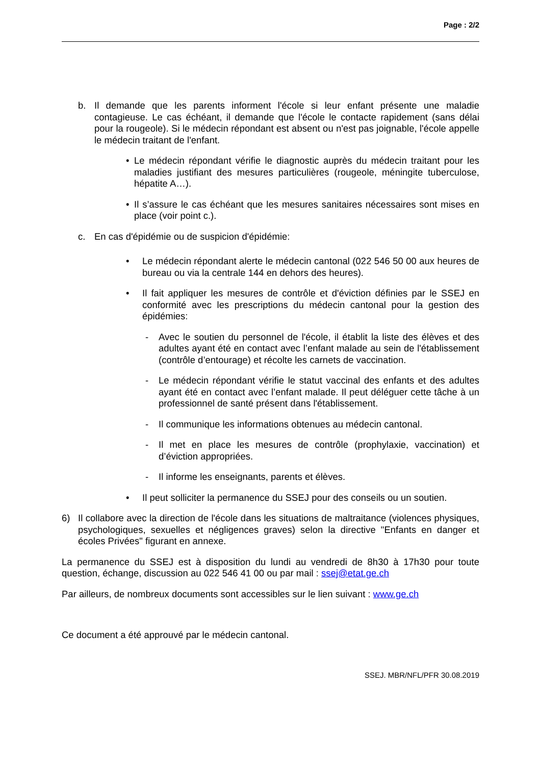Page : 2/2
b. Il demande que les parents informent l'école si leur enfant présente une maladie contagieuse. Le cas échéant, il demande que l'école le contacte rapidement (sans délai pour la rougeole). Si le médecin répondant est absent ou n'est pas joignable, l'école appelle le médecin traitant de l'enfant.
• Le médecin répondant vérifie le diagnostic auprès du médecin traitant pour les maladies justifiant des mesures particulières (rougeole, méningite tuberculose, hépatite A…).
• Il s’assure le cas échéant que les mesures sanitaires nécessaires sont mises en place (voir point c.).
c. En cas d'épidémie ou de suspicion d'épidémie:
• Le médecin répondant alerte le médecin cantonal (022 546 50 00 aux heures de bureau ou via la centrale 144 en dehors des heures).
• Il fait appliquer les mesures de contrôle et d'éviction définies par le SSEJ en conformité avec les prescriptions du médecin cantonal pour la gestion des épidémies:
- Avec le soutien du personnel de l'école, il établit la liste des élèves et des adultes ayant été en contact avec l’enfant malade au sein de l'établissement (contrôle d’entourage) et récolte les carnets de vaccination.
- Le médecin répondant vérifie le statut vaccinal des enfants et des adultes ayant été en contact avec l’enfant malade. Il peut déléguer cette tâche à un professionnel de santé présent dans l'établissement.
- Il communique les informations obtenues au médecin cantonal.
- Il met en place les mesures de contrôle (prophylaxie, vaccination) et d’éviction appropriées.
- Il informe les enseignants, parents et élèves.
• Il peut solliciter la permanence du SSEJ pour des conseils ou un soutien.
6) Il collabore avec la direction de l'école dans les situations de maltraitance (violences physiques, psychologiques, sexuelles et négligences graves) selon la directive "Enfants en danger et écoles Privées" figurant en annexe.
La permanence du SSEJ est à disposition du lundi au vendredi de 8h30 à 17h30 pour toute question, échange, discussion au 022 546 41 00 ou par mail : ssej@etat.ge.ch
Par ailleurs, de nombreux documents sont accessibles sur le lien suivant : www.ge.ch
Ce document a été approuvé par le médecin cantonal.
SSEJ. MBR/NFL/PFR 30.08.2019